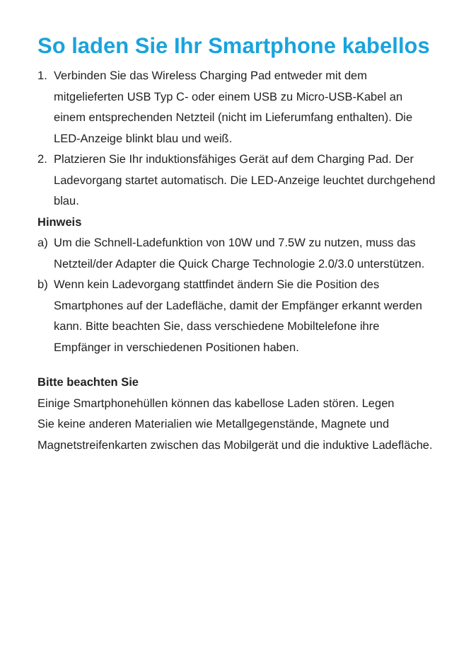So laden Sie Ihr Smartphone kabellos
1. Verbinden Sie das Wireless Charging Pad entweder mit dem mitgelieferten USB Typ C- oder einem USB zu Micro-USB-Kabel an einem entsprechenden Netzteil (nicht im Lieferumfang enthalten). Die LED-Anzeige blinkt blau und weiß.
2. Platzieren Sie Ihr induktionsfähiges Gerät auf dem Charging Pad. Der Ladevorgang startet automatisch. Die LED-Anzeige leuchtet durchgehend blau.
Hinweis
a) Um die Schnell-Ladefunktion von 10W und 7.5W zu nutzen, muss das Netzteil/der Adapter die Quick Charge Technologie 2.0/3.0 unterstützen.
b) Wenn kein Ladevorgang stattfindet ändern Sie die Position des Smartphones auf der Ladefläche, damit der Empfänger erkannt werden kann. Bitte beachten Sie, dass verschiedene Mobiltelefone ihre Empfänger in verschiedenen Positionen haben.
Bitte beachten Sie
Einige Smartphonehüllen können das kabellose Laden stören. Legen
Sie keine anderen Materialien wie Metallgegenstände, Magnete und
Magnetstreifenkarten zwischen das Mobilgerät und die induktive Ladefläche.